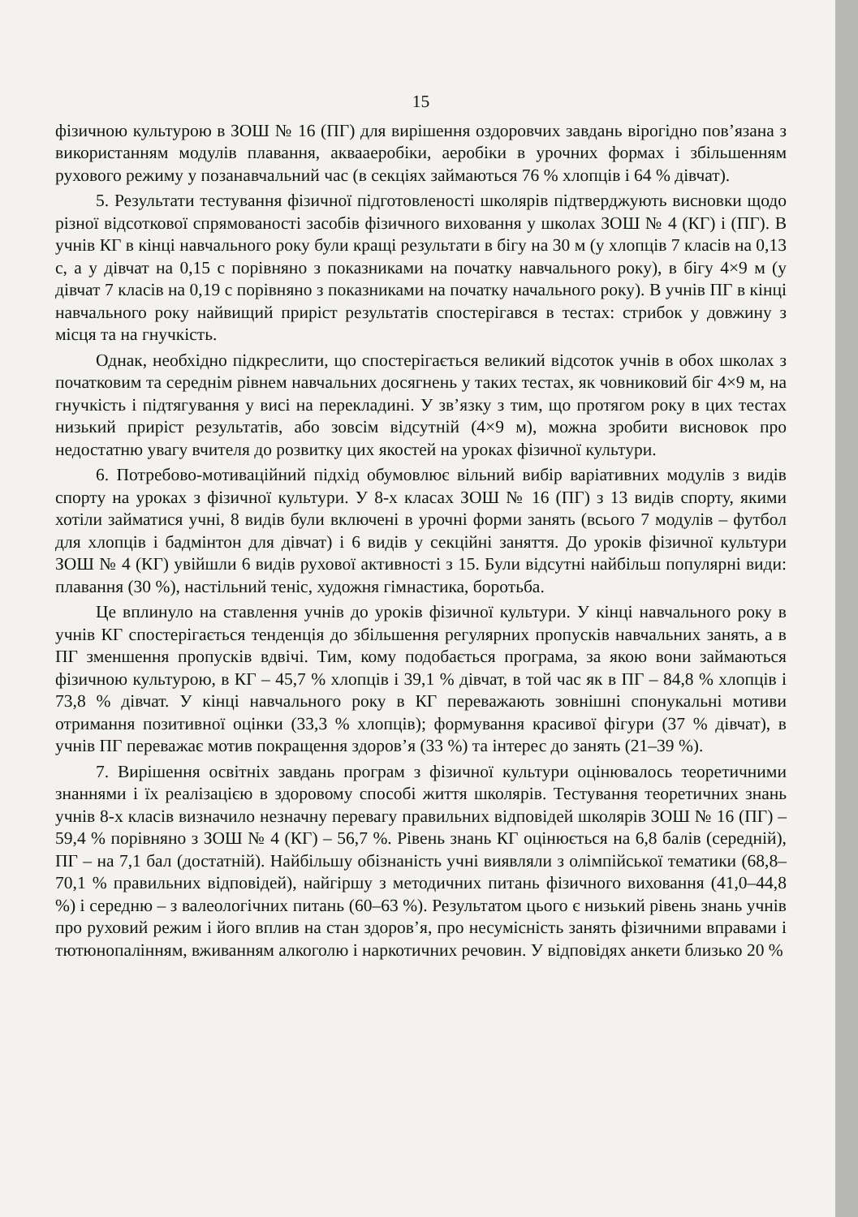15
фізичною культурою в ЗОШ № 16 (ПГ) для вирішення оздоровчих завдань вірогідно пов’язана з використанням модулів плавання, аквааеробіки, аеробіки в урочних формах і збільшенням рухового режиму у позанавчальний час (в секціях займаються 76 % хлопців і 64 % дівчат).
5. Результати тестування фізичної підготовленості школярів підтверджують висновки щодо різної відсоткової спрямованості засобів фізичного виховання у школах ЗОШ № 4 (КГ) і (ПГ). В учнів КГ в кінці навчального року були кращі результати в бігу на 30 м (у хлопців 7 класів на 0,13 с, а у дівчат на 0,15 с порівняно з показниками на початку навчального року), в бігу 4×9 м (у дівчат 7 класів на 0,19 с порівняно з показниками на початку начального року). В учнів ПГ в кінці навчального року найвищий приріст результатів спостерігався в тестах: стрибок у довжину з місця та на гнучкість.
Однак, необхідно підкреслити, що спостерігається великий відсоток учнів в обох школах з початковим та середнім рівнем навчальних досягнень у таких тестах, як човниковий біг 4×9 м, на гнучкість і підтягування у висі на перекладині. У зв’язку з тим, що протягом року в цих тестах низький приріст результатів, або зовсім відсутній (4×9 м), можна зробити висновок про недостатню увагу вчителя до розвитку цих якостей на уроках фізичної культури.
6. Потребово-мотиваційний підхід обумовлює вільний вибір варіативних модулів з видів спорту на уроках з фізичної культури. У 8-х класах ЗОШ № 16 (ПГ) з 13 видів спорту, якими хотіли займатися учні, 8 видів були включені в урочні форми занять (всього 7 модулів – футбол для хлопців і бадмінтон для дівчат) і 6 видів у секційні заняття. До уроків фізичної культури ЗОШ № 4 (КГ) увійшли 6 видів рухової активності з 15. Були відсутні найбільш популярні види: плавання (30 %), настільний теніс, художня гімнастика, боротьба.
Це вплинуло на ставлення учнів до уроків фізичної культури. У кінці навчального року в учнів КГ спостерігається тенденція до збільшення регулярних пропусків навчальних занять, а в ПГ зменшення пропусків вдвічі. Тим, кому подобається програма, за якою вони займаються фізичною культурою, в КГ – 45,7 % хлопців і 39,1 % дівчат, в той час як в ПГ – 84,8 % хлопців і 73,8 % дівчат. У кінці навчального року в КГ переважають зовнішні спонукальні мотиви отримання позитивної оцінки (33,3 % хлопців); формування красивої фігури (37 % дівчат), в учнів ПГ переважає мотив покращення здоров’я (33 %) та інтерес до занять (21–39 %).
7. Вирішення освітніх завдань програм з фізичної культури оцінювалось теоретичними знаннями і їх реалізацією в здоровому способі життя школярів. Тестування теоретичних знань учнів 8-х класів визначило незначну перевагу правильних відповідей школярів ЗОШ № 16 (ПГ) – 59,4 % порівняно з ЗОШ № 4 (КГ) – 56,7 %. Рівень знань КГ оцінюється на 6,8 балів (середній), ПГ – на 7,1 бал (достатній). Найбільшу обізнаність учні виявляли з олімпійської тематики (68,8–70,1 % правильних відповідей), найгіршу з методичних питань фізичного виховання (41,0–44,8 %) і середню – з валеологічних питань (60–63 %). Результатом цього є низький рівень знань учнів про руховий режим і його вплив на стан здоров’я, про несумісність занять фізичними вправами і тютюнопалінням, вживанням алкоголю і наркотичних речовин. У відповідях анкети близько 20 %